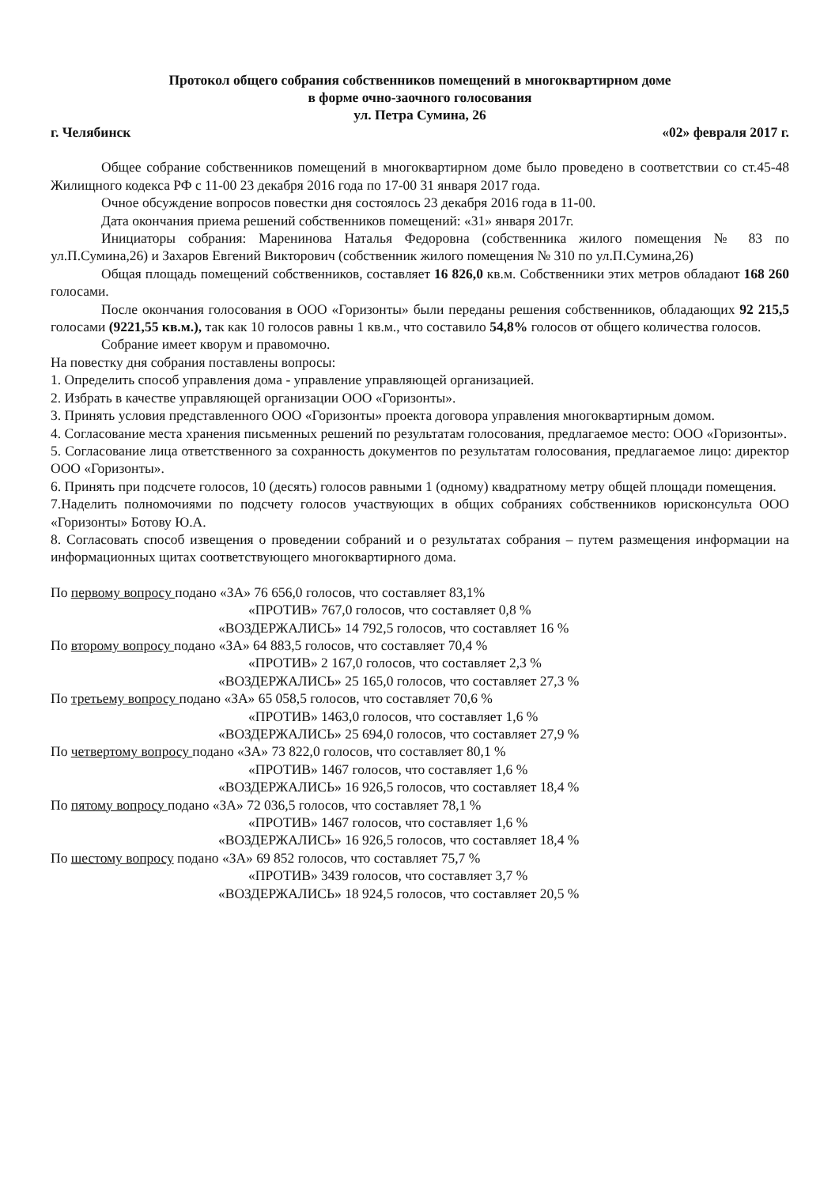Протокол общего собрания собственников помещений в многоквартирном доме
в форме очно-заочного голосования
ул. Петра Сумина, 26
г. Челябинск «02» февраля 2017 г.
Общее собрание собственников помещений в многоквартирном доме было проведено в соответствии со ст.45-48 Жилищного кодекса РФ с 11-00 23 декабря 2016 года по 17-00 31 января 2017 года.
Очное обсуждение вопросов повестки дня состоялось 23 декабря 2016 года в 11-00.
Дата окончания приема решений собственников помещений: «31» января 2017г.
Инициаторы собрания: Маренинова Наталья Федоровна (собственника жилого помещения № 83 по ул.П.Сумина,26) и Захаров Евгений Викторович (собственник жилого помещения № 310 по ул.П.Сумина,26)
Общая площадь помещений собственников, составляет 16 826,0 кв.м. Собственники этих метров обладают 168 260 голосами.
После окончания голосования в ООО «Горизонты» были переданы решения собственников, обладающих 92 215,5 голосами (9221,55 кв.м.), так как 10 голосов равны 1 кв.м., что составило 54,8% голосов от общего количества голосов.
Собрание имеет кворум и правомочно.
На повестку дня собрания поставлены вопросы:
1. Определить способ управления дома - управление управляющей организацией.
2. Избрать в качестве управляющей организации ООО «Горизонты».
3. Принять условия представленного ООО «Горизонты» проекта договора управления многоквартирным домом.
4. Согласование места хранения письменных решений по результатам голосования, предлагаемое место: ООО «Горизонты».
5. Согласование лица ответственного за сохранность документов по результатам голосования, предлагаемое лицо: директор ООО «Горизонты».
6. Принять при подсчете голосов, 10 (десять) голосов равными 1 (одному) квадратному метру общей площади помещения.
7.Наделить полномочиями по подсчету голосов участвующих в общих собраниях собственников юрисконсульта ООО «Горизонты» Ботову Ю.А.
8. Согласовать способ извещения о проведении собраний и о результатах собрания – путем размещения информации на информационных щитах соответствующего многоквартирного дома.
По первому вопросу подано «ЗА» 76 656,0 голосов, что составляет 83,1%
«ПРОТИВ» 767,0 голосов, что составляет 0,8 %
«ВОЗДЕРЖАЛИСЬ» 14 792,5 голосов, что составляет 16 %
По второму вопросу подано «ЗА» 64 883,5 голосов, что составляет 70,4 %
«ПРОТИВ» 2 167,0 голосов, что составляет 2,3 %
«ВОЗДЕРЖАЛИСЬ» 25 165,0 голосов, что составляет 27,3 %
По третьему вопросу подано «ЗА» 65 058,5 голосов, что составляет 70,6 %
«ПРОТИВ» 1463,0 голосов, что составляет 1,6 %
«ВОЗДЕРЖАЛИСЬ» 25 694,0 голосов, что составляет 27,9 %
По четвертому вопросу подано «ЗА» 73 822,0 голосов, что составляет 80,1 %
«ПРОТИВ» 1467 голосов, что составляет 1,6 %
«ВОЗДЕРЖАЛИСЬ» 16 926,5 голосов, что составляет 18,4 %
По пятому вопросу подано «ЗА» 72 036,5 голосов, что составляет 78,1 %
«ПРОТИВ» 1467 голосов, что составляет 1,6 %
«ВОЗДЕРЖАЛИСЬ» 16 926,5 голосов, что составляет 18,4 %
По шестому вопросу подано «ЗА» 69 852 голосов, что составляет 75,7 %
«ПРОТИВ» 3439 голосов, что составляет 3,7 %
«ВОЗДЕРЖАЛИСЬ» 18 924,5 голосов, что составляет 20,5 %